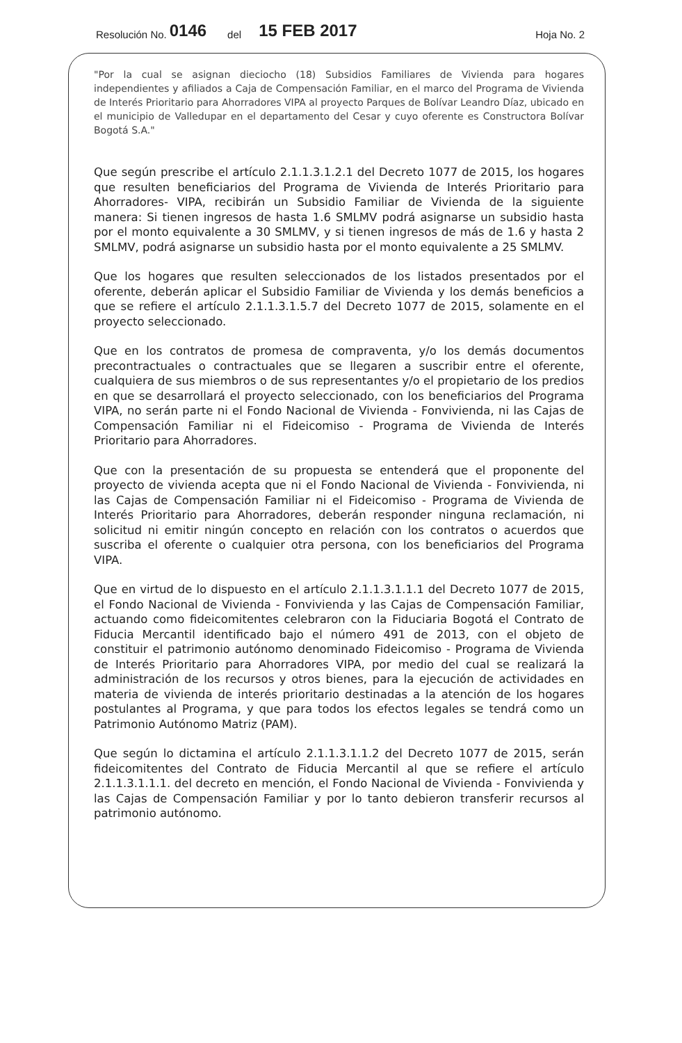Resolución No. 0146 del 15 FEB 2017 Hoja No. 2
"Por la cual se asignan dieciocho (18) Subsidios Familiares de Vivienda para hogares independientes y afiliados a Caja de Compensación Familiar, en el marco del Programa de Vivienda de Interés Prioritario para Ahorradores VIPA al proyecto Parques de Bolívar Leandro Díaz, ubicado en el municipio de Valledupar en el departamento del Cesar y cuyo oferente es Constructora Bolívar Bogotá S.A."
Que según prescribe el artículo 2.1.1.3.1.2.1 del Decreto 1077 de 2015, los hogares que resulten beneficiarios del Programa de Vivienda de Interés Prioritario para Ahorradores- VIPA, recibirán un Subsidio Familiar de Vivienda de la siguiente manera: Si tienen ingresos de hasta 1.6 SMLMV podrá asignarse un subsidio hasta por el monto equivalente a 30 SMLMV, y si tienen ingresos de más de 1.6 y hasta 2 SMLMV, podrá asignarse un subsidio hasta por el monto equivalente a 25 SMLMV.
Que los hogares que resulten seleccionados de los listados presentados por el oferente, deberán aplicar el Subsidio Familiar de Vivienda y los demás beneficios a que se refiere el artículo 2.1.1.3.1.5.7 del Decreto 1077 de 2015, solamente en el proyecto seleccionado.
Que en los contratos de promesa de compraventa, y/o los demás documentos precontractuales o contractuales que se llegaren a suscribir entre el oferente, cualquiera de sus miembros o de sus representantes y/o el propietario de los predios en que se desarrollará el proyecto seleccionado, con los beneficiarios del Programa VIPA, no serán parte ni el Fondo Nacional de Vivienda - Fonvivienda, ni las Cajas de Compensación Familiar ni el Fideicomiso - Programa de Vivienda de Interés Prioritario para Ahorradores.
Que con la presentación de su propuesta se entenderá que el proponente del proyecto de vivienda acepta que ni el Fondo Nacional de Vivienda - Fonvivienda, ni las Cajas de Compensación Familiar ni el Fideicomiso - Programa de Vivienda de Interés Prioritario para Ahorradores, deberán responder ninguna reclamación, ni solicitud ni emitir ningún concepto en relación con los contratos o acuerdos que suscriba el oferente o cualquier otra persona, con los beneficiarios del Programa VIPA.
Que en virtud de lo dispuesto en el artículo 2.1.1.3.1.1.1 del Decreto 1077 de 2015, el Fondo Nacional de Vivienda - Fonvivienda y las Cajas de Compensación Familiar, actuando como fideicomitentes celebraron con la Fiduciaria Bogotá el Contrato de Fiducia Mercantil identificado bajo el número 491 de 2013, con el objeto de constituir el patrimonio autónomo denominado Fideicomiso - Programa de Vivienda de Interés Prioritario para Ahorradores VIPA, por medio del cual se realizará la administración de los recursos y otros bienes, para la ejecución de actividades en materia de vivienda de interés prioritario destinadas a la atención de los hogares postulantes al Programa, y que para todos los efectos legales se tendrá como un Patrimonio Autónomo Matriz (PAM).
Que según lo dictamina el artículo 2.1.1.3.1.1.2 del Decreto 1077 de 2015, serán fideicomitentes del Contrato de Fiducia Mercantil al que se refiere el artículo 2.1.1.3.1.1.1. del decreto en mención, el Fondo Nacional de Vivienda - Fonvivienda y las Cajas de Compensación Familiar y por lo tanto debieron transferir recursos al patrimonio autónomo.